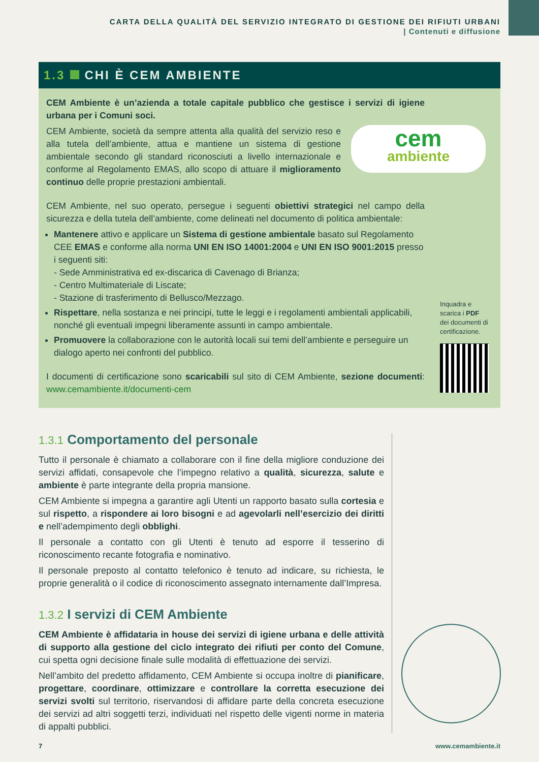CARTA DELLA QUALITÀ DEL SERVIZIO INTEGRATO DI GESTIONE DEI RIFIUTI URBANI
| Contenuti e diffusione
1.3 CHI È CEM AMBIENTE
CEM Ambiente è un’azienda a totale capitale pubblico che gestisce i servizi di igiene urbana per i Comuni soci.
cem
ambiente
CEM Ambiente, società da sempre attenta alla qualità del servizio reso e alla tutela dell’ambiente, attua e mantiene un sistema di gestione ambientale secondo gli standard riconosciuti a livello internazionale e conforme al Regolamento EMAS, allo scopo di attuare il miglioramento continuo delle proprie prestazioni ambientali.
CEM Ambiente, nel suo operato, persegue i seguenti obiettivi strategici nel campo della sicurezza e della tutela dell’ambiente, come delineati nel documento di politica ambientale:
Mantenere attivo e applicare un Sistema di gestione ambientale basato sul Regolamento CEE EMAS e conforme alla norma UNI EN ISO 14001:2004 e UNI EN ISO 9001:2015 presso i seguenti siti:
- Sede Amministrativa ed ex-discarica di Cavenago di Brianza;
- Centro Multimateriale di Liscate;
- Stazione di trasferimento di Bellusco/Mezzago.
Rispettare, nella sostanza e nei principi, tutte le leggi e i regolamenti ambientali applicabili, nonché gli eventuali impegni liberamente assunti in campo ambientale.
Promuovere la collaborazione con le autorità locali sui temi dell’ambiente e perseguire un dialogo aperto nei confronti del pubblico.
I documenti di certificazione sono scaricabili sul sito di CEM Ambiente, sezione documenti: www.cemambiente.it/documenti-cem
Inquadra e scarica i PDF dei documenti di certificazione.
1.3.1 Comportamento del personale
Tutto il personale è chiamato a collaborare con il fine della migliore conduzione dei servizi affidati, consapevole che l’impegno relativo a qualità, sicurezza, salute e ambiente è parte integrante della propria mansione.
CEM Ambiente si impegna a garantire agli Utenti un rapporto basato sulla cortesia e sul rispetto, a rispondere ai loro bisogni e ad agevolarli nell’esercizio dei diritti e nell’adempimento degli obblighi.
Il personale a contatto con gli Utenti è tenuto ad esporre il tesserino di riconoscimento recante fotografia e nominativo.
Il personale preposto al contatto telefonico è tenuto ad indicare, su richiesta, le proprie generalità o il codice di riconoscimento assegnato internamente dall’Impresa.
1.3.2 I servizi di CEM Ambiente
CEM Ambiente è affidataria in house dei servizi di igiene urbana e delle attività di supporto alla gestione del ciclo integrato dei rifiuti per conto del Comune, cui spetta ogni decisione finale sulle modalità di effettuazione dei servizi.
Nell’ambito del predetto affidamento, CEM Ambiente si occupa inoltre di pianificare, progettare, coordinare, ottimizzare e controllare la corretta esecuzione dei servizi svolti sul territorio, riservandosi di affidare parte della concreta esecuzione dei servizi ad altri soggetti terzi, individuati nel rispetto delle vigenti norme in materia di appalti pubblici.
7 www.cemambiente.it